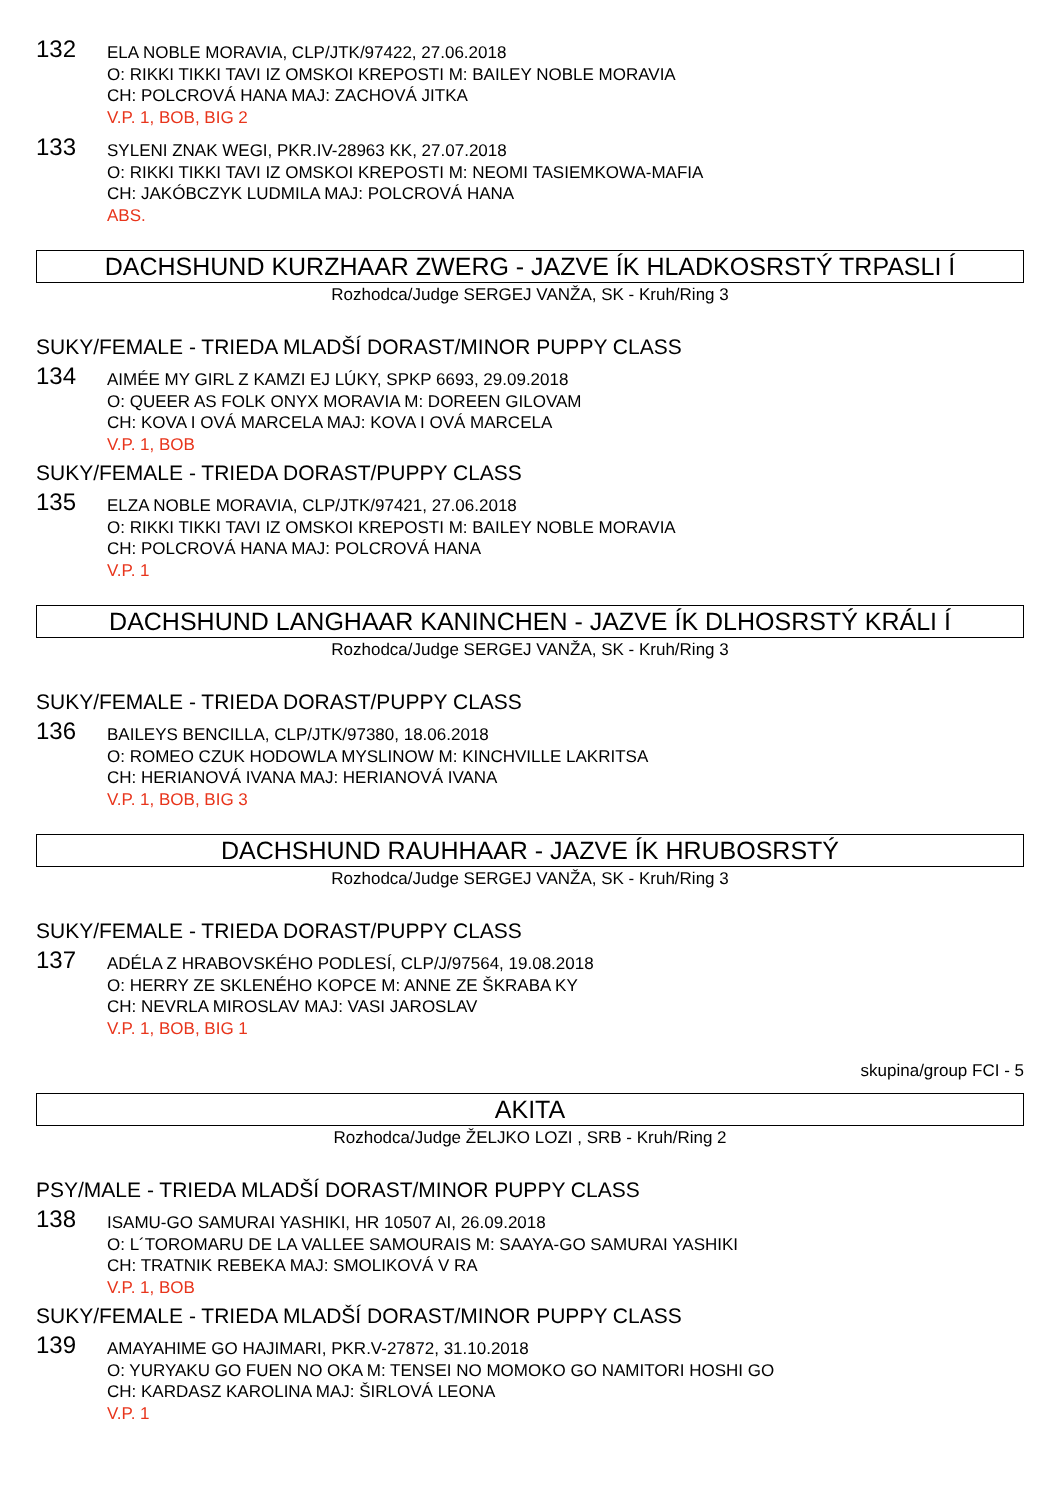132
ELA NOBLE MORAVIA, CLP/JTK/97422, 27.06.2018
O: RIKKI TIKKI TAVI IZ OMSKOI KREPOSTI M: BAILEY NOBLE MORAVIA
CH: POLCROVÁ HANA MAJ: ZACHOVÁ JITKA
V.P. 1, BOB, BIG 2
133
SYLENI ZNAK WEGI, PKR.IV-28963 KK, 27.07.2018
O: RIKKI TIKKI TAVI IZ OMSKOI KREPOSTI M: NEOMI TASIEMKOWA-MAFIA
CH: JAKÓBCZYK LUDMILA MAJ: POLCROVÁ HANA
ABS.
DACHSHUND KURZHAAR ZWERG - JAZVE ÍK HLADKOSRSTÝ TRPASLI Í
Rozhodca/Judge SERGEJ VANŽA, SK - Kruh/Ring 3
SUKY/FEMALE - TRIEDA MLADŠÍ DORAST/MINOR PUPPY CLASS
134
AIMÉE MY GIRL Z KAMZI EJ LÚKY, SPKP 6693, 29.09.2018
O: QUEER AS FOLK ONYX MORAVIA M: DOREEN GILOVAM
CH: KOVA I OVÁ MARCELA MAJ: KOVA I OVÁ MARCELA
V.P. 1, BOB
SUKY/FEMALE - TRIEDA DORAST/PUPPY CLASS
135
ELZA NOBLE MORAVIA, CLP/JTK/97421, 27.06.2018
O: RIKKI TIKKI TAVI IZ OMSKOI KREPOSTI M: BAILEY NOBLE MORAVIA
CH: POLCROVÁ HANA MAJ: POLCROVÁ HANA
V.P. 1
DACHSHUND LANGHAAR KANINCHEN - JAZVE ÍK DLHOSRSTÝ KRÁLI Í
Rozhodca/Judge SERGEJ VANŽA, SK - Kruh/Ring 3
SUKY/FEMALE - TRIEDA DORAST/PUPPY CLASS
136
BAILEYS BENCILLA, CLP/JTK/97380, 18.06.2018
O: ROMEO CZUK HODOWLA MYSLINOW M: KINCHVILLE LAKRITSA
CH: HERIANOVÁ IVANA MAJ: HERIANOVÁ IVANA
V.P. 1, BOB, BIG 3
DACHSHUND RAUHHAAR - JAZVE ÍK HRUBOSRSTÝ
Rozhodca/Judge SERGEJ VANŽA, SK - Kruh/Ring 3
SUKY/FEMALE - TRIEDA DORAST/PUPPY CLASS
137
ADÉLA Z HRABOVSKÉHO PODLESÍ, CLP/J/97564, 19.08.2018
O: HERRY ZE SKLENÉHO KOPCE M: ANNE ZE ŠKRABA KY
CH: NEVRLA MIROSLAV MAJ: VASI JAROSLAV
V.P. 1, BOB, BIG 1
skupina/group FCI - 5
AKITA
Rozhodca/Judge ŽELJKO LOZI , SRB - Kruh/Ring 2
PSY/MALE - TRIEDA MLADŠÍ DORAST/MINOR PUPPY CLASS
138
ISAMU-GO SAMURAI YASHIKI, HR 10507 AI, 26.09.2018
O: L´TOROMARU DE LA VALLEE SAMOURAIS M: SAAYA-GO SAMURAI YASHIKI
CH: TRATNIK REBEKA MAJ: SMOLIKOVÁ V RA
V.P. 1, BOB
SUKY/FEMALE - TRIEDA MLADŠÍ DORAST/MINOR PUPPY CLASS
139
AMAYAHIME GO HAJIMARI, PKR.V-27872, 31.10.2018
O: YURYAKU GO FUEN NO OKA M: TENSEI NO MOMOKO GO NAMITORI HOSHI GO
CH: KARDASZ KAROLINA MAJ: ŠIRLOVÁ LEONA
V.P. 1